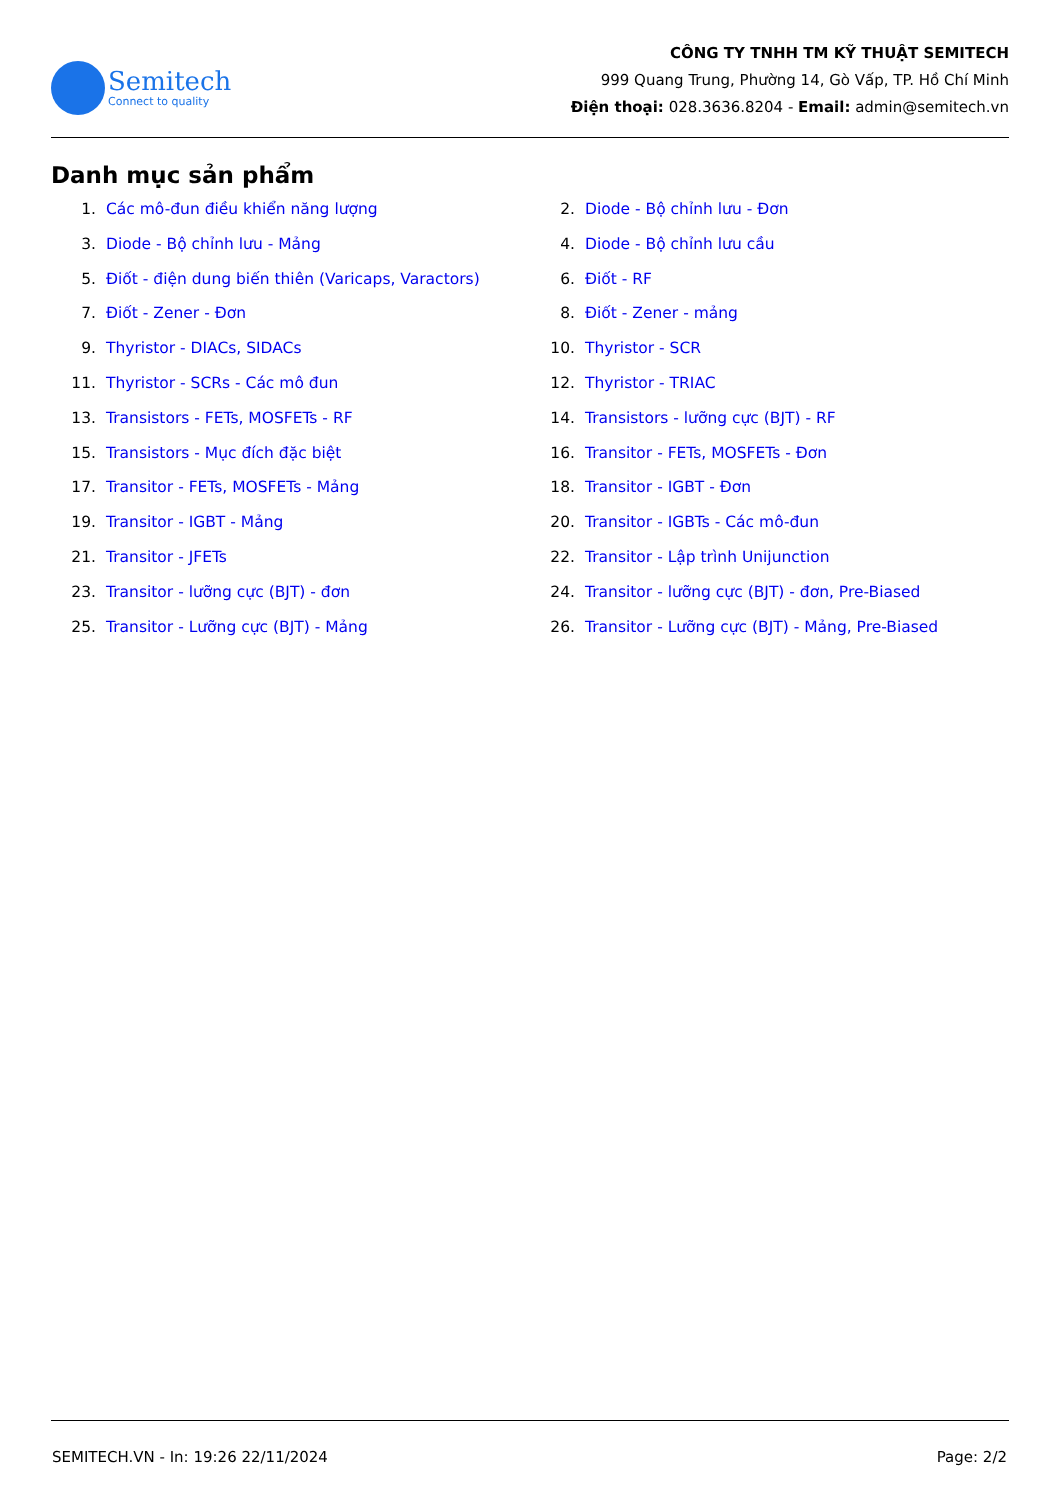Semitech
Connect to quality
CÔNG TY TNHH TM KỸ THUẬT SEMITECH
999 Quang Trung, Phường 14, Gò Vấp, TP. Hồ Chí Minh
Điện thoại: 028.3636.8204 - Email: admin@semitech.vn
Danh mục sản phẩm
1. Các mô-đun điều khiển năng lượng
2. Diode - Bộ chỉnh lưu - Đơn
3. Diode - Bộ chỉnh lưu - Mảng
4. Diode - Bộ chỉnh lưu cầu
5. Điốt - điện dung biến thiên (Varicaps, Varactors)
6. Điốt - RF
7. Điốt - Zener - Đơn
8. Điốt - Zener - mảng
9. Thyristor - DIACs, SIDACs
10. Thyristor - SCR
11. Thyristor - SCRs - Các mô đun
12. Thyristor - TRIAC
13. Transistors - FETs, MOSFETs - RF
14. Transistors - lưỡng cực (BJT) - RF
15. Transistors - Mục đích đặc biệt
16. Transitor - FETs, MOSFETs - Đơn
17. Transitor - FETs, MOSFETs - Mảng
18. Transitor - IGBT - Đơn
19. Transitor - IGBT - Mảng
20. Transitor - IGBTs - Các mô-đun
21. Transitor - JFETs
22. Transitor - Lập trình Unijunction
23. Transitor - lưỡng cực (BJT) - đơn
24. Transitor - lưỡng cực (BJT) - đơn, Pre-Biased
25. Transitor - Lưỡng cực (BJT) - Mảng
26. Transitor - Lưỡng cực (BJT) - Mảng, Pre-Biased
SEMITECH.VN - In: 19:26 22/11/2024 Page: 2/2